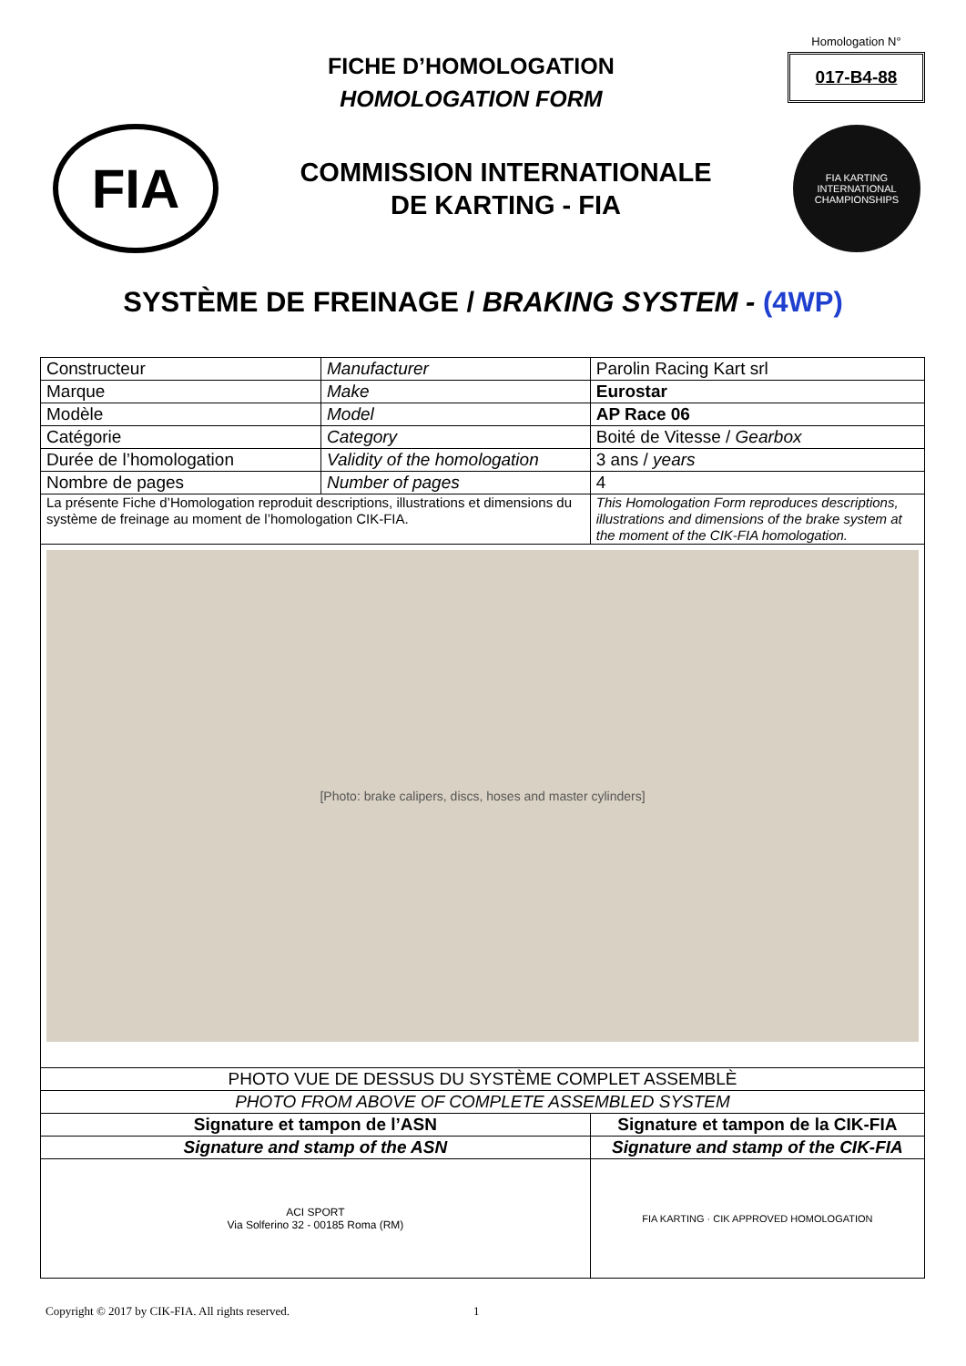FICHE D’HOMOLOGATION
HOMOLOGATION FORM
Homologation N°
017-B4-88
FIA
COMMISSION INTERNATIONALE
DE KARTING - FIA
FIA KARTING
INTERNATIONAL CHAMPIONSHIPS
SYSTÈME DE FREINAGE / BRAKING SYSTEM - (4WP)
| Constructeur | Manufacturer | | Parolin Racing Kart srl |
| Marque | Make | | Eurostar |
| Modèle | Model | | AP Race 06 |
| Catégorie | Category | | Boité de Vitesse / Gearbox |
| Durée de l’homologation | Validity of the homologation | | 3 ans / years |
| Nombre de pages | Number of pages | | 4 |
| La présente Fiche d’Homologation reproduit descriptions, illustrations et dimensions du système de freinage au moment de l’homologation CIK-FIA. | | This Homologation Form reproduces descriptions, illustrations and dimensions of the brake system at the moment of the CIK-FIA homologation. | |
| [Photo: brake calipers, discs, hoses and master cylinders] | | | |
| PHOTO VUE DE DESSUS DU SYSTÈME COMPLET ASSEMBLÈ | | | |
| PHOTO FROM ABOVE OF COMPLETE ASSEMBLED SYSTEM | | | |
| Signature et tampon de l’ASN | | Signature et tampon de la CIK-FIA | |
| Signature and stamp of the ASN | | Signature and stamp of the CIK-FIA | |
| ACI SPORT Via Solferino 32 - 00185 Roma (RM) | | FIA KARTING · CIK APPROVED HOMOLOGATION | |
Copyright © 2017 by CIK-FIA. All rights reserved. 1